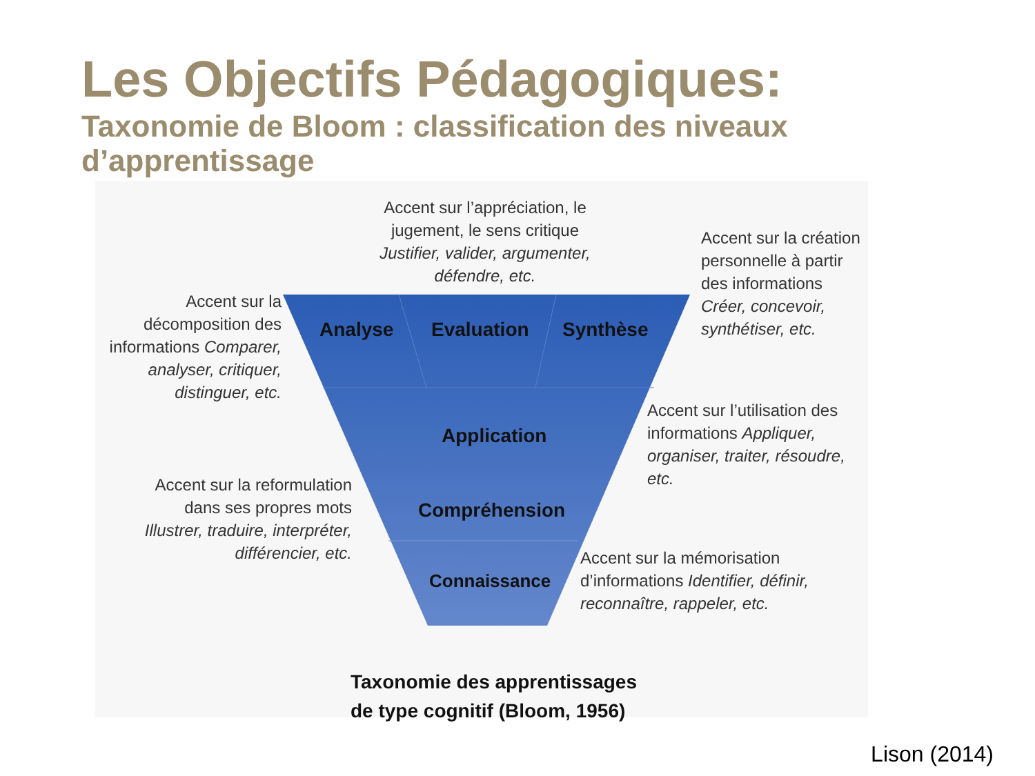Les Objectifs Pédagogiques:
Taxonomie de Bloom : classification des niveaux d’apprentissage
Accent sur l’appréciation, le jugement, le sens critique Justifier, valider, argumenter, défendre, etc.
Accent sur la création personnelle à partir des informations Créer, concevoir, synthétiser, etc.
Accent sur la décomposition des informations Comparer, analyser, critiquer, distinguer, etc.
Accent sur l’utilisation des informations Appliquer, organiser, traiter, résoudre, etc.
Accent sur la reformulation dans ses propres mots Illustrer, traduire, interpréter, différencier, etc.
Accent sur la mémorisation d’informations Identifier, définir, reconnaître, rappeler, etc.
Analyse Evaluation Synthèse
Application
Compréhension
Connaissance
Taxonomie des apprentissages
de type cognitif (Bloom, 1956)
Lison (2014)